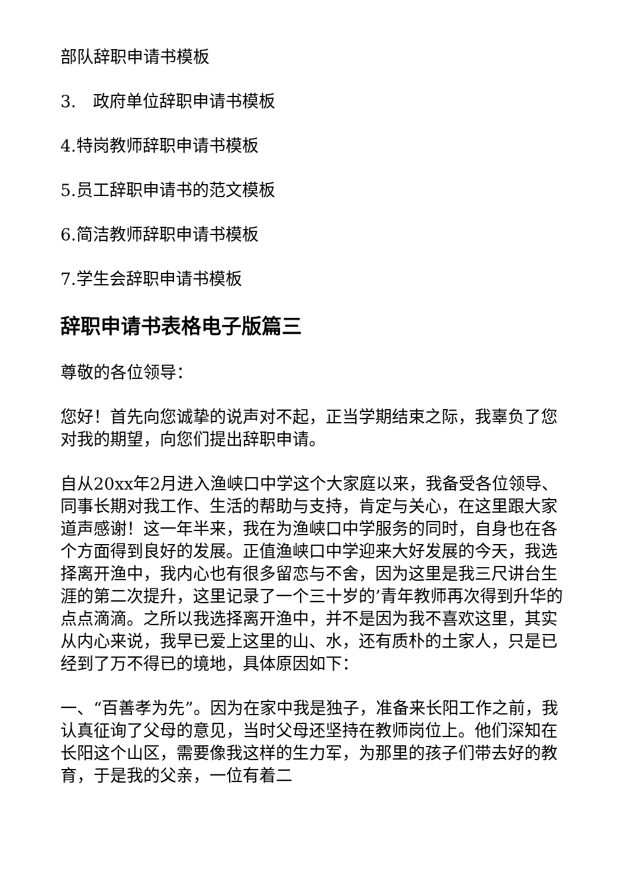部队辞职申请书模板
3.　政府单位辞职申请书模板
4.特岗教师辞职申请书模板
5.员工辞职申请书的范文模板
6.简洁教师辞职申请书模板
7.学生会辞职申请书模板
辞职申请书表格电子版篇三
尊敬的各位领导：
您好！首先向您诚挚的说声对不起，正当学期结束之际，我辜负了您对我的期望，向您们提出辞职申请。
自从20xx年2月进入渔峡口中学这个大家庭以来，我备受各位领导、同事长期对我工作、生活的帮助与支持，肯定与关心，在这里跟大家道声感谢！这一年半来，我在为渔峡口中学服务的同时，自身也在各个方面得到良好的发展。正值渔峡口中学迎来大好发展的今天，我选择离开渔中，我内心也有很多留恋与不舍，因为这里是我三尺讲台生涯的第二次提升，这里记录了一个三十岁的’青年教师再次得到升华的点点滴滴。之所以我选择离开渔中，并不是因为我不喜欢这里，其实从内心来说，我早已爱上这里的山、水，还有质朴的土家人，只是已经到了万不得已的境地，具体原因如下：
一、“百善孝为先”。因为在家中我是独子，准备来长阳工作之前，我认真征询了父母的意见，当时父母还坚持在教师岗位上。他们深知在长阳这个山区，需要像我这样的生力军，为那里的孩子们带去好的教育，于是我的父亲，一位有着二